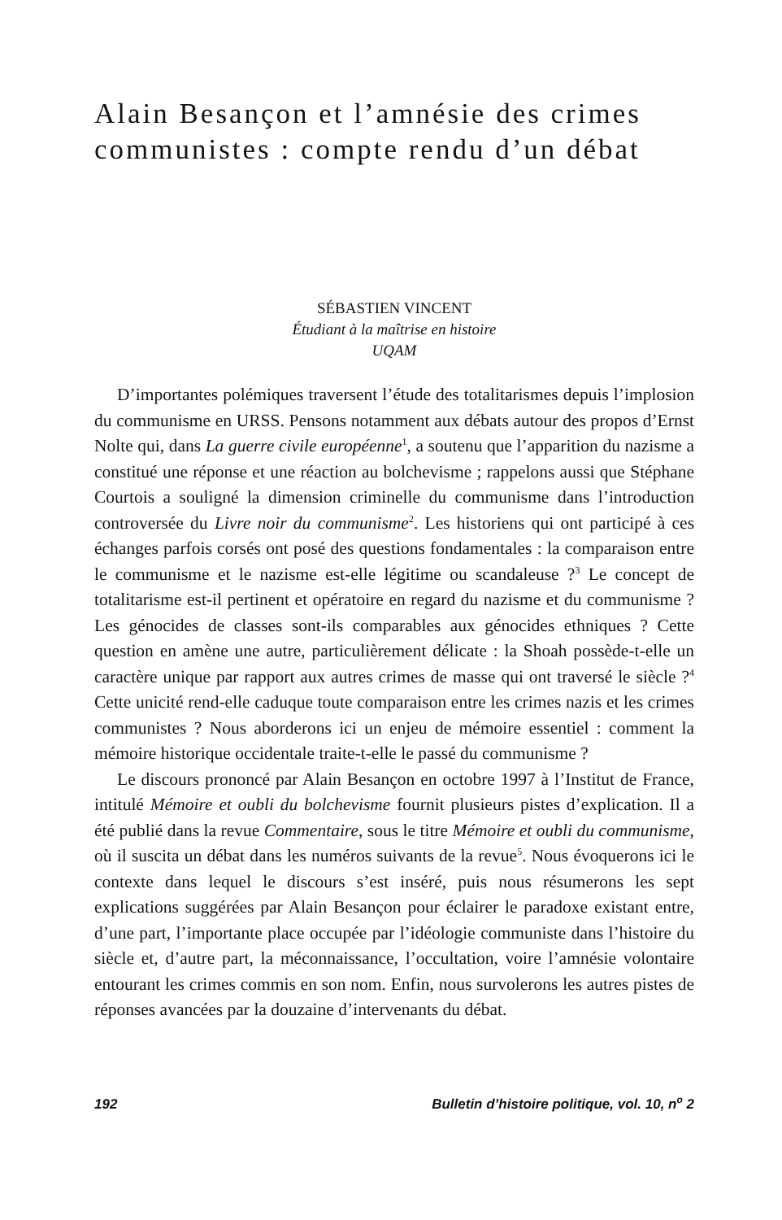Alain Besançon et l’amnésie des crimes communistes : compte rendu d’un débat
SÉBASTIEN VINCENT
Étudiant à la maîtrise en histoire
UQAM
D’importantes polémiques traversent l’étude des totalitarismes depuis l’implosion du communisme en URSS. Pensons notamment aux débats autour des propos d’Ernst Nolte qui, dans La guerre civile européenne<sup>1</sup>, a soutenu que l’apparition du nazisme a constitué une réponse et une réaction au bolchevisme ; rappelons aussi que Stéphane Courtois a souligné la dimension criminelle du communisme dans l’introduction controversée du Livre noir du communisme<sup>2</sup>. Les historiens qui ont participé à ces échanges parfois corsés ont posé des questions fondamentales : la comparaison entre le communisme et le nazisme est-elle légitime ou scandaleuse ?<sup>3</sup> Le concept de totalitarisme est-il pertinent et opératoire en regard du nazisme et du communisme ? Les génocides de classes sont-ils comparables aux génocides ethniques ? Cette question en amène une autre, particulièrement délicate : la Shoah possède-t-elle un caractère unique par rapport aux autres crimes de masse qui ont traversé le siècle ?<sup>4</sup> Cette unicité rend-elle caduque toute comparaison entre les crimes nazis et les crimes communistes ? Nous aborderons ici un enjeu de mémoire essentiel : comment la mémoire historique occidentale traite-t-elle le passé du communisme ?
Le discours prononcé par Alain Besançon en octobre 1997 à l’Institut de France, intitulé Mémoire et oubli du bolchevisme fournit plusieurs pistes d’explication. Il a été publié dans la revue Commentaire, sous le titre Mémoire et oubli du communisme, où il suscita un débat dans les numéros suivants de la revue<sup>5</sup>. Nous évoquerons ici le contexte dans lequel le discours s’est inséré, puis nous résumerons les sept explications suggérées par Alain Besançon pour éclairer le paradoxe existant entre, d’une part, l’importante place occupée par l’idéologie communiste dans l’histoire du siècle et, d’autre part, la méconnaissance, l’occultation, voire l’amnésie volontaire entourant les crimes commis en son nom. Enfin, nous survolerons les autres pistes de réponses avancées par la douzaine d’intervenants du débat.
192 Bulletin d’histoire politique, vol. 10, n<sup>o</sup> 2